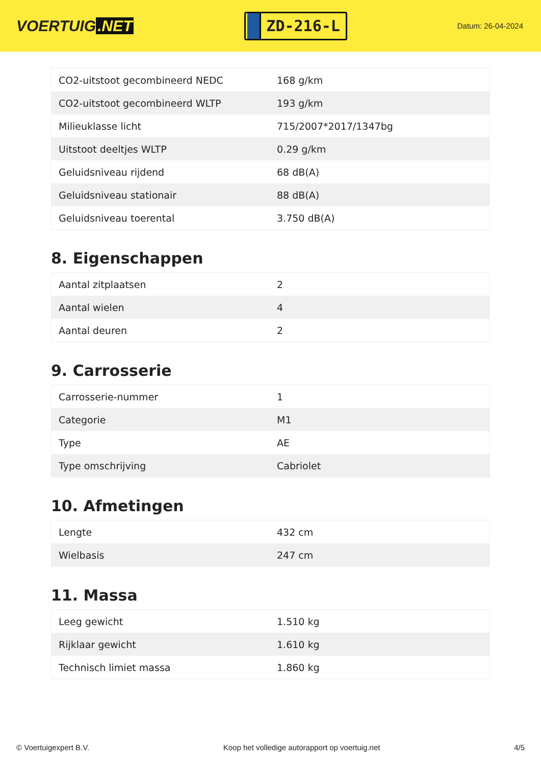VOERTUIG.NET
ZD-216-L
Datum: 26-04-2024
| CO2-uitstoot gecombineerd NEDC | 168 g/km |
| CO2-uitstoot gecombineerd WLTP | 193 g/km |
| Milieuklasse licht | 715/2007*2017/1347bg |
| Uitstoot deeltjes WLTP | 0.29 g/km |
| Geluidsniveau rijdend | 68 dB(A) |
| Geluidsniveau stationair | 88 dB(A) |
| Geluidsniveau toerental | 3.750 dB(A) |
8. Eigenschappen
| Aantal zitplaatsen | 2 |
| Aantal wielen | 4 |
| Aantal deuren | 2 |
9. Carrosserie
| Carrosserie-nummer | 1 |
| Categorie | M1 |
| Type | AE |
| Type omschrijving | Cabriolet |
10. Afmetingen
| Lengte | 432 cm |
| Wielbasis | 247 cm |
11. Massa
| Leeg gewicht | 1.510 kg |
| Rijklaar gewicht | 1.610 kg |
| Technisch limiet massa | 1.860 kg |
© Voertuigexpert B.V. Koop het volledige autorapport op voertuig.net 4/5